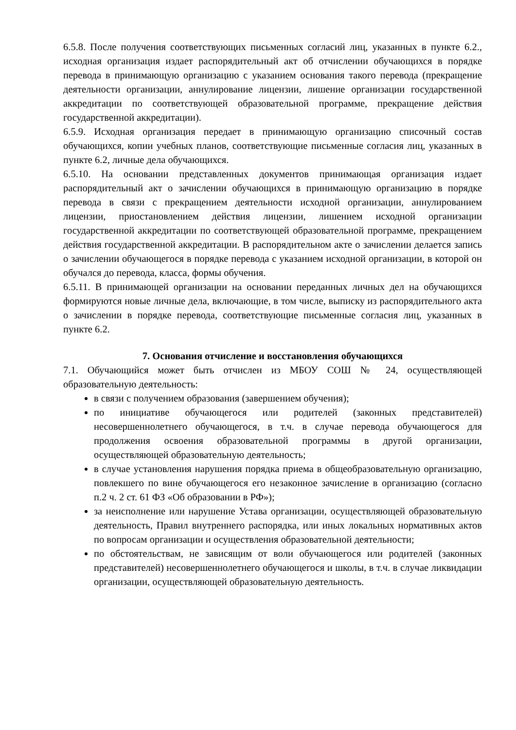6.5.8. После получения соответствующих письменных согласий лиц, указанных в пункте 6.2., исходная организация издает распорядительный акт об отчислении обучающихся в порядке перевода в принимающую организацию с указанием основания такого перевода (прекращение деятельности организации, аннулирование лицензии, лишение организации государственной аккредитации по соответствующей образовательной программе, прекращение действия государственной аккредитации).
6.5.9. Исходная организация передает в принимающую организацию списочный состав обучающихся, копии учебных планов, соответствующие письменные согласия лиц, указанных в пункте 6.2, личные дела обучающихся.
6.5.10. На основании представленных документов принимающая организация издает распорядительный акт о зачислении обучающихся в принимающую организацию в порядке перевода в связи с прекращением деятельности исходной организации, аннулированием лицензии, приостановлением действия лицензии, лишением исходной организации государственной аккредитации по соответствующей образовательной программе, прекращением действия государственной аккредитации. В распорядительном акте о зачислении делается запись о зачислении обучающегося в порядке перевода с указанием исходной организации, в которой он обучался до перевода, класса, формы обучения.
6.5.11. В принимающей организации на основании переданных личных дел на обучающихся формируются новые личные дела, включающие, в том числе, выписку из распорядительного акта о зачислении в порядке перевода, соответствующие письменные согласия лиц, указанных в пункте 6.2.
7. Основания отчисление и восстановления обучающихся
7.1. Обучающийся может быть отчислен из МБОУ СОШ № 24, осуществляющей образовательную деятельность:
в связи с получением образования (завершением обучения);
по инициативе обучающегося или родителей (законных представителей) несовершеннолетнего обучающегося, в т.ч. в случае перевода обучающегося для продолжения освоения образовательной программы в другой организации, осуществляющей образовательную деятельность;
в случае установления нарушения порядка приема в общеобразовательную организацию, повлекшего по вине обучающегося его незаконное зачисление в организацию (согласно п.2 ч. 2 ст. 61 ФЗ «Об образовании в РФ»);
за неисполнение или нарушение Устава организации, осуществляющей образовательную деятельность, Правил внутреннего распорядка, или иных локальных нормативных актов по вопросам организации и осуществления образовательной деятельности;
по обстоятельствам, не зависящим от воли обучающегося или родителей (законных представителей) несовершеннолетнего обучающегося и школы, в т.ч. в случае ликвидации организации, осуществляющей образовательную деятельность.